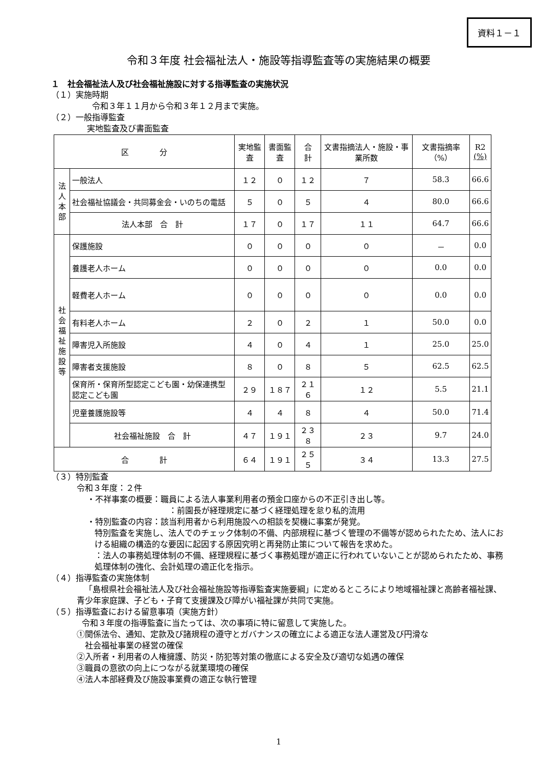資料１－１
令和３年度 社会福祉法人・施設等指導監査等の実施結果の概要
１　社会福祉法人及び社会福祉施設に対する指導監査の実施状況
（１）実施時期
令和３年１１月から令和３年１２月まで実施。
（２）一般指導監査
実地監査及び書面監査
| 区 分 | | 実地監査 | 書面監査 | 合 計 | 文書指摘法人・施設・事業所数 | 文書指摘率（%） | R2 (%) |
| --- | --- | --- | --- | --- | --- | --- | --- |
| 法人本部 | 一般法人 | １２ | ０ | １２ | ７ | 58.3 | 66.6 |
| | 社会福祉協議会・共同募金会・いのちの電話 | ５ | ０ | ５ | ４ | 80.0 | 66.6 |
| | 法人本部 合 計 | １７ | ０ | １７ | １１ | 64.7 | 66.6 |
| 社会福祉施設等 | 保護施設 | ０ | ０ | ０ | ０ | － | 0.0 |
| | 養護老人ホーム | ０ | ０ | ０ | ０ | 0.0 | 0.0 |
| | 軽費老人ホーム | ０ | ０ | ０ | ０ | 0.0 | 0.0 |
| | 有料老人ホーム | ２ | ０ | ２ | １ | 50.0 | 0.0 |
| | 障害児入所施設 | ４ | ０ | ４ | １ | 25.0 | 25.0 |
| | 障害者支援施設 | ８ | ０ | ８ | ５ | 62.5 | 62.5 |
| | 保育所・保育所型認定こども園・幼保連携型認定こども園 | ２９ | １８７ | ２１６ | １２ | 5.5 | 21.1 |
| | 児童養護施設等 | ４ | ４ | ８ | ４ | 50.0 | 71.4 |
| | 社会福祉施設 合 計 | ４７ | １９１ | ２３８ | ２３ | 9.7 | 24.0 |
| 合 計 | | ６４ | １９１ | ２５５ | ３４ | 13.3 | 27.5 |
（３）特別監査
令和３年度：２件
・不祥事案の概要：職員による法人事業利用者の預金口座からの不正引き出し等。
：前園長が経理規定に基づく経理処理を怠り私的流用
・特別監査の内容：該当利用者から利用施設への相談を契機に事案が発覚。
特別監査を実施し、法人でのチェック体制の不備、内部規程に基づく管理の不備等が認められたため、法人における組織の構造的な要因に起因する原因究明と再発防止策について報告を求めた。
：法人の事務処理体制の不備、経理規程に基づく事務処理が適正に行われていないことが認められたため、事務処理体制の強化、会計処理の適正化を指示。
（４）指導監査の実施体制
「島根県社会福祉法人及び社会福祉施設等指導監査実施要綱」に定めるところにより地域福祉課と高齢者福祉課、青少年家庭課、子ども・子育て支援課及び障がい福祉課が共同で実施。
（５）指導監査における留意事項（実施方針）
令和３年度の指導監査に当たっては、次の事項に特に留意して実施した。
①関係法令、通知、定款及び諸規程の遵守とガバナンスの確立による適正な法人運営及び円滑な
　社会福祉事業の経営の確保
②入所者・利用者の人権擁護、防災・防犯等対策の徹底による安全及び適切な処遇の確保
③職員の意欲の向上につながる就業環境の確保
④法人本部経費及び施設事業費の適正な執行管理
1